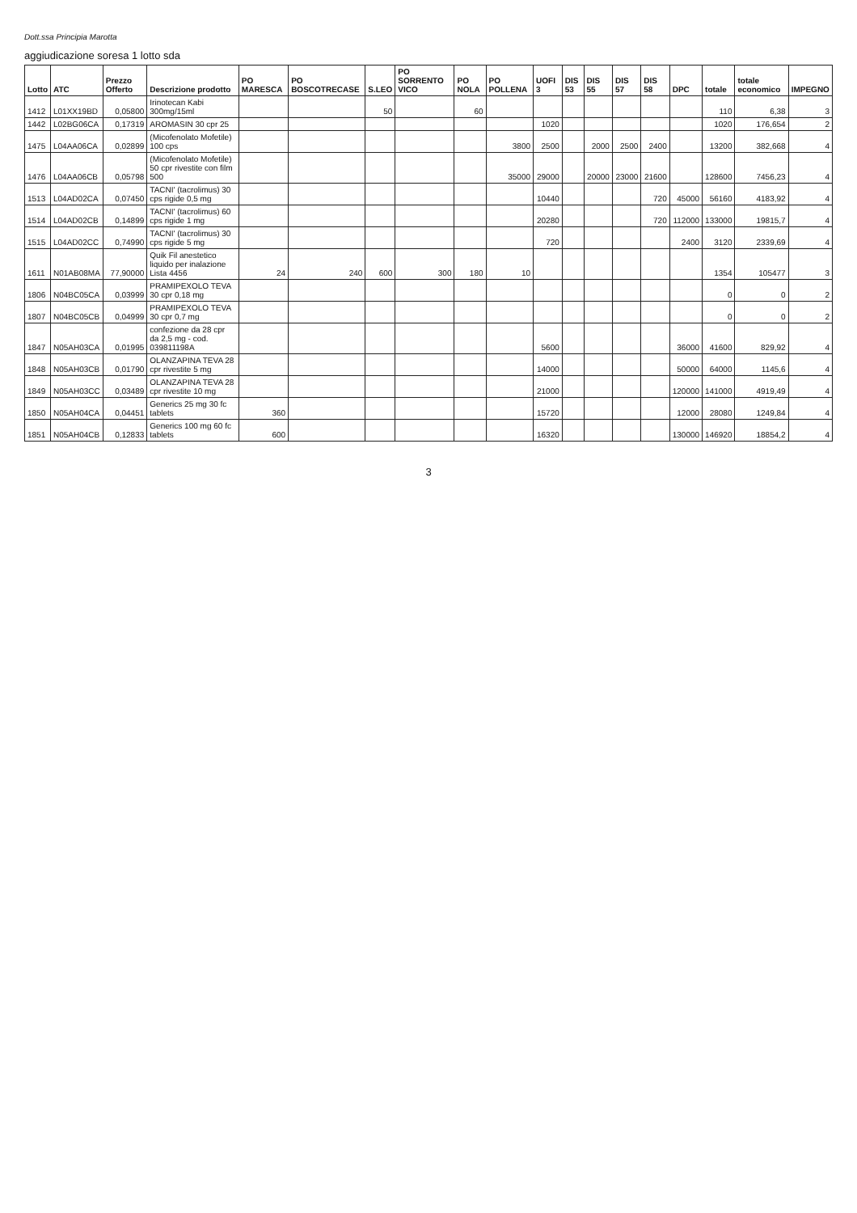Dott.ssa Principia Marotta
aggiudicazione soresa 1 lotto sda
| Lotto | ATC | Prezzo Offerto | Descrizione prodotto | PO MARESCA | PO BOSCOTRECASE | S.LEO | PO SORRENTO VICO | PO NOLA | PO POLLENA | UOFI 3 | DIS 53 | DIS 55 | DIS 57 | DIS 58 | DPC | totale | totale economico | IMPEGNO |
| --- | --- | --- | --- | --- | --- | --- | --- | --- | --- | --- | --- | --- | --- | --- | --- | --- | --- | --- |
| 1412 | L01XX19BD | 0,05800 | Irinotecan Kabi 300mg/15ml | | | 50 | | 60 | | | | | | | | 110 | 6,38 | 3 |
| 1442 | L02BG06CA | 0,17319 | AROMASIN 30 cpr 25 | | | | | | | 1020 | | | | | | 1020 | 176,654 | 2 |
| 1475 | L04AA06CA | 0,02899 | (Micofenolato Mofetile) 100 cps | | | | | | 3800 | 2500 | | 2000 | 2500 | 2400 | | 13200 | 382,668 | 4 |
| 1476 | L04AA06CB | 0,05798 | (Micofenolato Mofetile) 50 cpr rivestite con film 500 | | | | | | 35000 | 29000 | | 20000 | 23000 | 21600 | | 128600 | 7456,23 | 4 |
| 1513 | L04AD02CA | 0,07450 | TACNI' (tacrolimus) 30 cps rigide 0,5 mg | | | | | | | 10440 | | | | 720 | 45000 | 56160 | 4183,92 | 4 |
| 1514 | L04AD02CB | 0,14899 | TACNI' (tacrolimus) 60 cps rigide 1 mg | | | | | | | 20280 | | | | 720 | 112000 | 133000 | 19815,7 | 4 |
| 1515 | L04AD02CC | 0,74990 | TACNI' (tacrolimus) 30 cps rigide 5 mg | | | | | | | 720 | | | | | 2400 | 3120 | 2339,69 | 4 |
| 1611 | N01AB08MA | 77,90000 | Quik Fil anestetico liquido per inalazione Lista 4456 | 24 | 240 | 600 | 300 | 180 | 10 | | | | | | | 1354 | 105477 | 3 |
| 1806 | N04BC05CA | 0,03999 | PRAMIPEXOLO TEVA 30 cpr 0,18 mg | | | | | | | | | | | | | 0 | 0 | 2 |
| 1807 | N04BC05CB | 0,04999 | PRAMIPEXOLO TEVA 30 cpr 0,7 mg | | | | | | | | | | | | | 0 | 0 | 2 |
| 1847 | N05AH03CA | 0,01995 | confezione da 28 cpr da 2,5 mg - cod. 039811198A | | | | | | | 5600 | | | | | 36000 | 41600 | 829,92 | 4 |
| 1848 | N05AH03CB | 0,01790 | OLANZAPINA TEVA 28 cpr rivestite 5 mg | | | | | | | 14000 | | | | | 50000 | 64000 | 1145,6 | 4 |
| 1849 | N05AH03CC | 0,03489 | OLANZAPINA TEVA 28 cpr rivestite 10 mg | | | | | | | 21000 | | | | | 120000 | 141000 | 4919,49 | 4 |
| 1850 | N05AH04CA | 0,04451 | Generics 25 mg 30 fc tablets | 360 | | | | | | 15720 | | | | | 12000 | 28080 | 1249,84 | 4 |
| 1851 | N05AH04CB | 0,12833 | Generics 100 mg 60 fc tablets | 600 | | | | | | 16320 | | | | | 130000 | 146920 | 18854,2 | 4 |
3